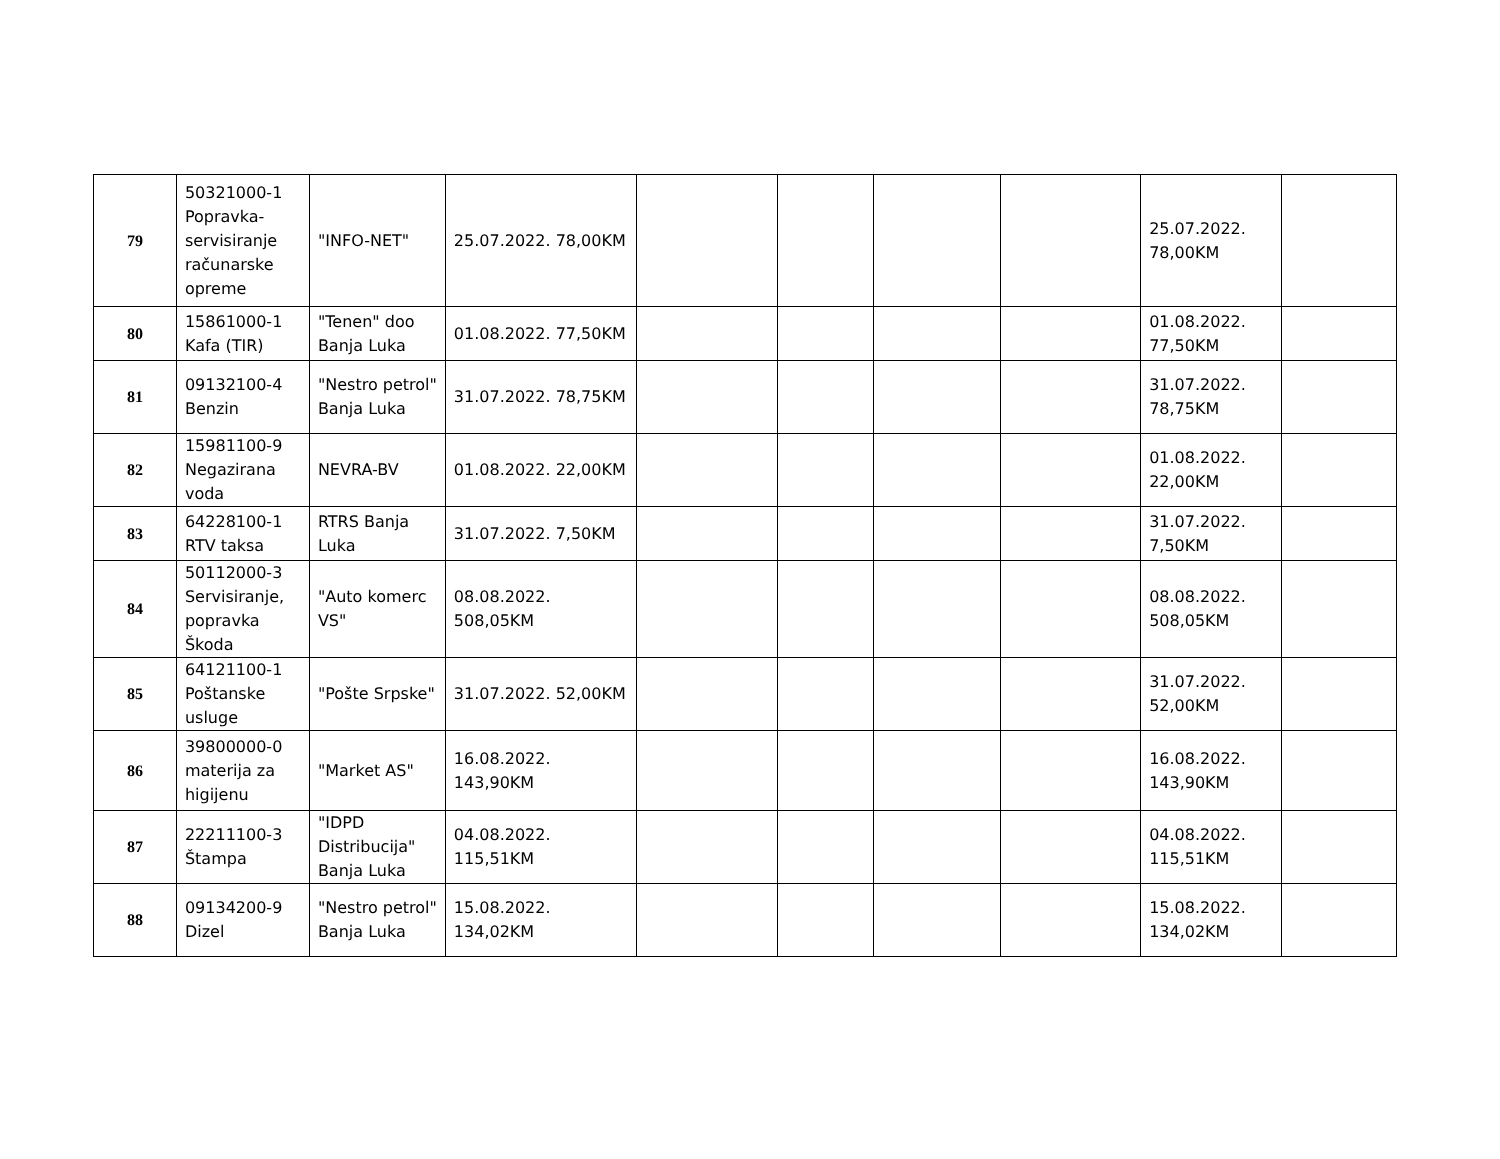| 79 | 50321000-1 Popravka-servisiranje računarske opreme | "INFO-NET" | 25.07.2022. 78,00KM | | | | | 25.07.2022. 78,00KM | |
| 80 | 15861000-1 Kafa (TIR) | "Tenen" doo Banja Luka | 01.08.2022. 77,50KM | | | | | 01.08.2022. 77,50KM | |
| 81 | 09132100-4 Benzin | "Nestro petrol" Banja Luka | 31.07.2022. 78,75KM | | | | | 31.07.2022. 78,75KM | |
| 82 | 15981100-9 Negazirana voda | NEVRA-BV | 01.08.2022. 22,00KM | | | | | 01.08.2022. 22,00KM | |
| 83 | 64228100-1 RTV taksa | RTRS Banja Luka | 31.07.2022. 7,50KM | | | | | 31.07.2022. 7,50KM | |
| 84 | 50112000-3 Servisiranje, popravka Škoda | "Auto komerc VS" | 08.08.2022. 508,05KM | | | | | 08.08.2022. 508,05KM | |
| 85 | 64121100-1 Poštanske usluge | "Pošte Srpske" | 31.07.2022. 52,00KM | | | | | 31.07.2022. 52,00KM | |
| 86 | 39800000-0 materija za higijenu | "Market AS" | 16.08.2022. 143,90KM | | | | | 16.08.2022. 143,90KM | |
| 87 | 22211100-3 Štampa | "IDPD Distribucija" Banja Luka | 04.08.2022. 115,51KM | | | | | 04.08.2022. 115,51KM | |
| 88 | 09134200-9 Dizel | "Nestro petrol" Banja Luka | 15.08.2022. 134,02KM | | | | | 15.08.2022. 134,02KM | |